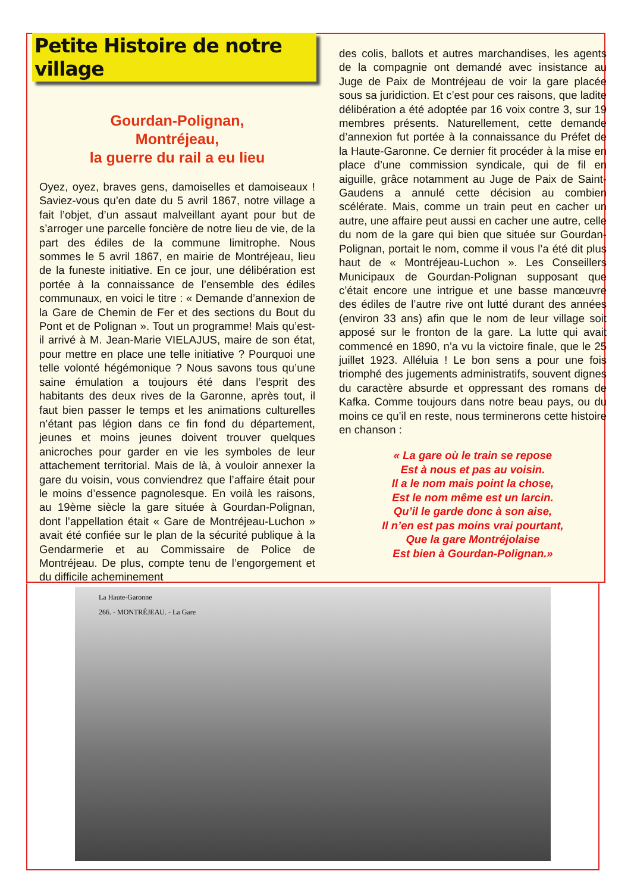Petite Histoire de notre village
Gourdan-Polignan,
Montréjeau,
la guerre du rail a eu lieu
Oyez, oyez, braves gens, damoiselles et damoiseaux ! Saviez-vous qu’en date du 5 avril 1867, notre village a fait l’objet, d’un assaut malveillant ayant pour but de s’arroger une parcelle foncière de notre lieu de vie, de la part des édiles de la commune limitrophe. Nous sommes le 5 avril 1867, en mairie de Montréjeau, lieu de la funeste initiative. En ce jour, une délibération est portée à la connaissance de l’ensemble des édiles communaux, en voici le titre : « Demande d’annexion de la Gare de Chemin de Fer et des sections du Bout du Pont et de Polignan ». Tout un programme! Mais qu’est-il arrivé à M. Jean-Marie VIELAJUS, maire de son état, pour mettre en place une telle initiative ? Pourquoi une telle volonté hégémonique ? Nous savons tous qu’une saine émulation a toujours été dans l’esprit des habitants des deux rives de la Garonne, après tout, il faut bien passer le temps et les animations culturelles n’étant pas légion dans ce fin fond du département, jeunes et moins jeunes doivent trouver quelques anicroches pour garder en vie les symboles de leur attachement territorial. Mais de là, à vouloir annexer la gare du voisin, vous conviendrez que l’affaire était pour le moins d’essence pagnolesque. En voilà les raisons, au 19ème siècle la gare située à Gourdan-Polignan, dont l’appellation était « Gare de Montréjeau-Luchon » avait été confiée sur le plan de la sécurité publique à la Gendarmerie et au Commissaire de Police de Montréjeau. De plus, compte tenu de l’engorgement et du difficile acheminement
des colis, ballots et autres marchandises, les agents de la compagnie ont demandé avec insistance au Juge de Paix de Montréjeau de voir la gare placée sous sa juridiction. Et c’est pour ces raisons, que ladite délibération a été adoptée par 16 voix contre 3, sur 19 membres présents. Naturellement, cette demande d’annexion fut portée à la connaissance du Préfet de la Haute-Garonne. Ce dernier fit procéder à la mise en place d’une commission syndicale, qui de fil en aiguille, grâce notamment au Juge de Paix de Saint-Gaudens a annulé cette décision au combien scélérate. Mais, comme un train peut en cacher un autre, une affaire peut aussi en cacher une autre, celle du nom de la gare qui bien que située sur Gourdan-Polignan, portait le nom, comme il vous l’a été dit plus haut de « Montréjeau-Luchon ». Les Conseillers Municipaux de Gourdan-Polignan supposant que c’était encore une intrigue et une basse manœuvre des édiles de l’autre rive ont lutté durant des années (environ 33 ans) afin que le nom de leur village soit apposé sur le fronton de la gare. La lutte qui avait commencé en 1890, n’a vu la victoire finale, que le 25 juillet 1923. Alléluia ! Le bon sens a pour une fois triomphé des jugements administratifs, souvent dignes du caractère absurde et oppressant des romans de Kafka. Comme toujours dans notre beau pays, ou du moins ce qu’il en reste, nous terminerons cette histoire en chanson :
« La gare où le train se repose
Est à nous et pas au voisin.
Il a le nom mais point la chose,
Est le nom même est un larcin.
Qu’il le garde donc à son aise,
Il n’en est pas moins vrai pourtant,
Que la gare Montréjolaise
Est bien à Gourdan-Polignan.»
La Haute-Garonne
266. - MONTRÉJEAU. - La Gare